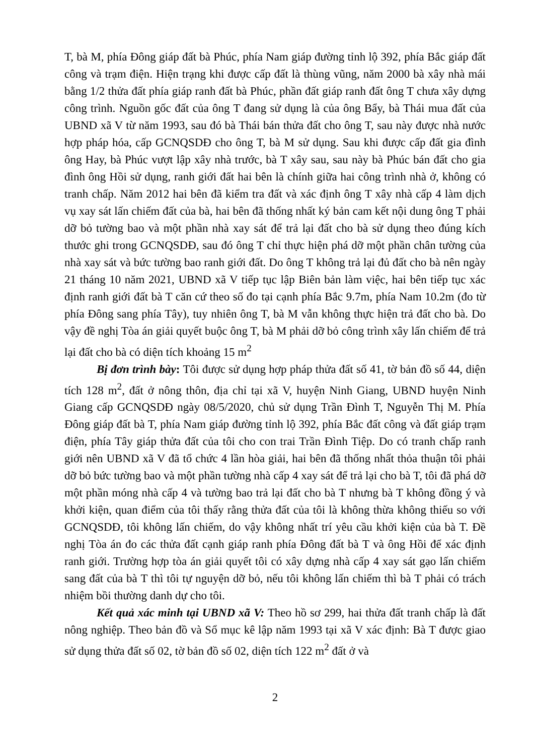T, bà M, phía Đông giáp đất bà Phúc, phía Nam giáp đường tỉnh lộ 392, phía Bắc giáp đất công và trạm điện. Hiện trạng khi được cấp đất là thùng vũng, năm 2000 bà xây nhà mái bằng 1/2 thửa đất phía giáp ranh đất bà Phúc, phần đất giáp ranh đất ông T chưa xây dựng công trình. Nguồn gốc đất của ông T đang sử dụng là của ông Bẩy, bà Thái mua đất của UBND xã V từ năm 1993, sau đó bà Thái bán thửa đất cho ông T, sau này được nhà nước hợp pháp hóa, cấp GCNQSDĐ cho ông T, bà M sử dụng. Sau khi được cấp đất gia đình ông Hay, bà Phúc vượt lập xây nhà trước, bà T xây sau, sau này bà Phúc bán đất cho gia đình ông Hồi sử dụng, ranh giới đất hai bên là chính giữa hai công trình nhà ở, không có tranh chấp. Năm 2012 hai bên đã kiểm tra đất và xác định ông T xây nhà cấp 4 làm dịch vụ xay sát lấn chiếm đất của bà, hai bên đã thống nhất ký bản cam kết nội dung ông T phải dỡ bỏ tường bao và một phần nhà xay sát để trả lại đất cho bà sử dụng theo đúng kích thước ghi trong GCNQSDĐ, sau đó ông T chỉ thực hiện phá dỡ một phần chân tường của nhà xay sát và bức tường bao ranh giới đất. Do ông T không trả lại đủ đất cho bà nên ngày 21 tháng 10 năm 2021, UBND xã V tiếp tục lập Biên bản làm việc, hai bên tiếp tục xác định ranh giới đất bà T căn cứ theo số đo tại cạnh phía Bắc 9.7m, phía Nam 10.2m (đo từ phía Đông sang phía Tây), tuy nhiên ông T, bà M vẫn không thực hiện trả đất cho bà. Do vậy đề nghị Tòa án giải quyết buộc ông T, bà M phải dỡ bỏ công trình xây lấn chiếm để trả lại đất cho bà có diện tích khoảng 15 m<sup>2</sup>
Bị đơn trình bày: Tôi được sử dụng hợp pháp thửa đất số 41, tờ bản đồ số 44, diện tích 128 m<sup>2</sup>, đất ở nông thôn, địa chỉ tại xã V, huyện Ninh Giang, UBND huyện Ninh Giang cấp GCNQSDĐ ngày 08/5/2020, chủ sử dụng Trần Đình T, Nguyễn Thị M. Phía Đông giáp đất bà T, phía Nam giáp đường tỉnh lộ 392, phía Bắc đất công và đất giáp trạm điện, phía Tây giáp thửa đất của tôi cho con trai Trần Đình Tiệp. Do có tranh chấp ranh giới nên UBND xã V đã tổ chức 4 lần hòa giải, hai bên đã thống nhất thỏa thuận tôi phải dỡ bỏ bức tường bao và một phần tường nhà cấp 4 xay sát để trả lại cho bà T, tôi đã phá dỡ một phần móng nhà cấp 4 và tường bao trả lại đất cho bà T nhưng bà T không đồng ý và khởi kiện, quan điểm của tôi thấy rằng thửa đất của tôi là không thừa không thiếu so với GCNQSDĐ, tôi không lấn chiếm, do vậy không nhất trí yêu cầu khởi kiện của bà T. Đề nghị Tòa án đo các thửa đất cạnh giáp ranh phía Đông đất bà T và ông Hồi để xác định ranh giới. Trường hợp tòa án giải quyết tôi có xây dựng nhà cấp 4 xay sát gạo lấn chiếm sang đất của bà T thì tôi tự nguyện dỡ bỏ, nếu tôi không lấn chiếm thì bà T phải có trách nhiệm bồi thường danh dự cho tôi.
Kết quả xác minh tại UBND xã V: Theo hồ sơ 299, hai thửa đất tranh chấp là đất nông nghiệp. Theo bản đồ và Sổ mục kê lập năm 1993 tại xã V xác định: Bà T được giao sử dụng thửa đất số 02, tờ bản đồ số 02, diện tích 122 m<sup>2</sup> đất ở và
2